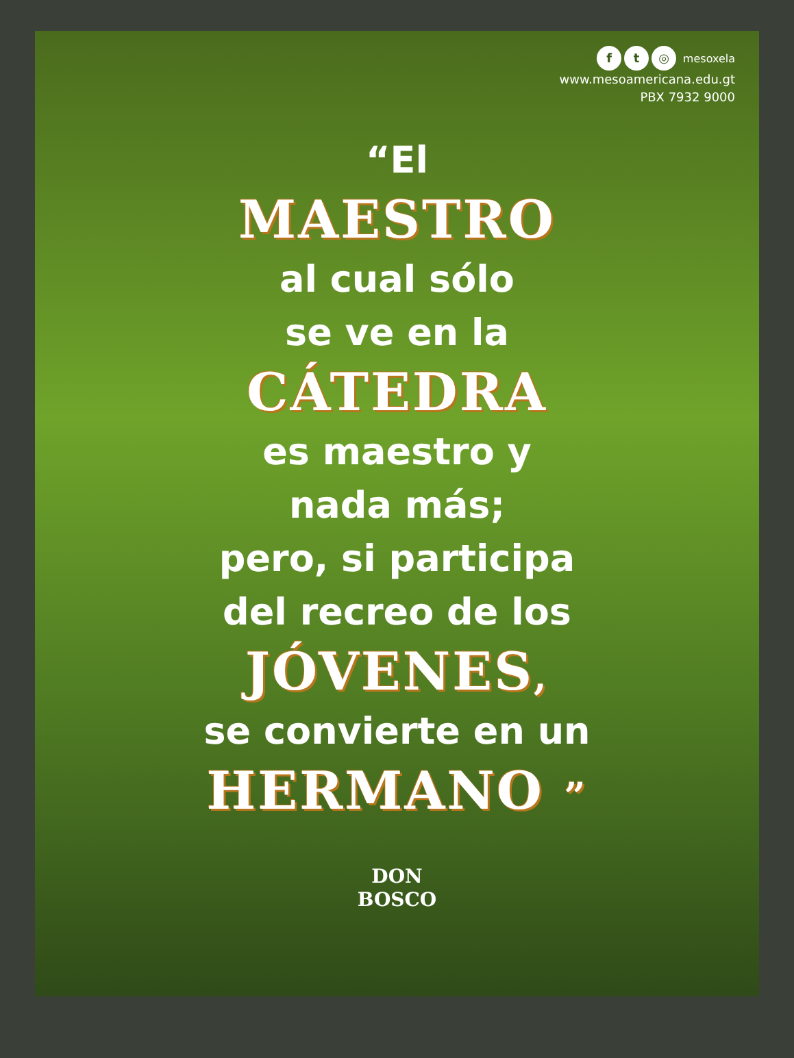f t ◎ mesoxela
www.mesoamericana.edu.gt
PBX 7932 9000
“El
MAESTRO
al cual sólo
se ve en la
CÁTEDRA
es maestro y
nada más;
pero, si participa
del recreo de los
JÓVENES,
se convierte en un
HERMANO ”
DON
BOSCO